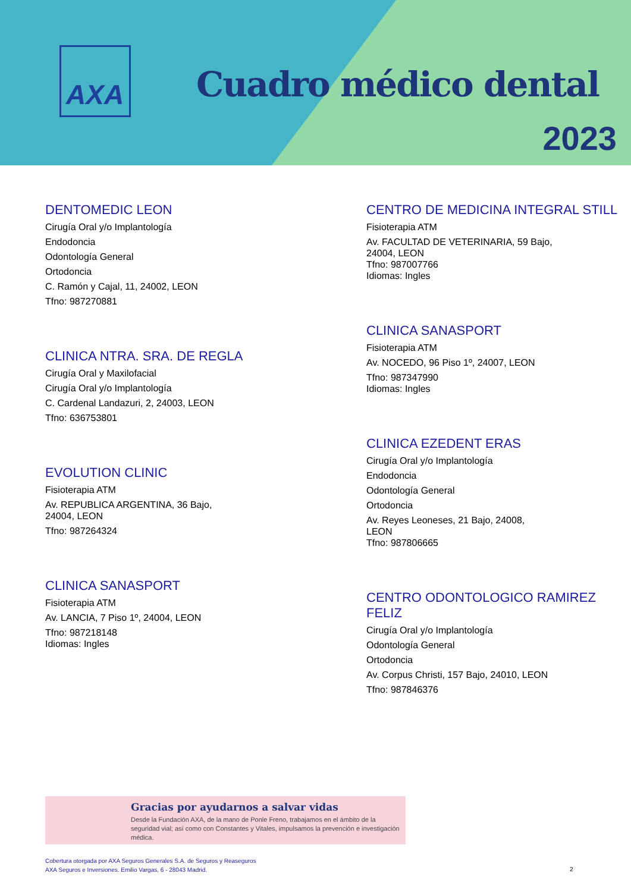AXA
Cuadro médico dental
2023
DENTOMEDIC LEON
Cirugía Oral y/o Implantología
Endodoncia
Odontología General
Ortodoncia
C. Ramón y Cajal, 11, 24002, LEON
Tfno: 987270881
CLINICA NTRA. SRA. DE REGLA
Cirugía Oral y Maxilofacial
Cirugía Oral y/o Implantología
C. Cardenal Landazuri, 2, 24003, LEON
Tfno: 636753801
EVOLUTION CLINIC
Fisioterapia ATM
Av. REPUBLICA ARGENTINA, 36 Bajo,
24004, LEON
Tfno: 987264324
CLINICA SANASPORT
Fisioterapia ATM
Av. LANCIA, 7 Piso 1º, 24004, LEON
Tfno: 987218148
Idiomas: Ingles
CENTRO DE MEDICINA INTEGRAL STILL
Fisioterapia ATM
Av. FACULTAD DE VETERINARIA, 59 Bajo,
24004, LEON
Tfno: 987007766
Idiomas: Ingles
CLINICA SANASPORT
Fisioterapia ATM
Av. NOCEDO, 96 Piso 1º, 24007, LEON
Tfno: 987347990
Idiomas: Ingles
CLINICA EZEDENT ERAS
Cirugía Oral y/o Implantología
Endodoncia
Odontología General
Ortodoncia
Av. Reyes Leoneses, 21 Bajo, 24008,
LEON
Tfno: 987806665
CENTRO ODONTOLOGICO RAMIREZ FELIZ
Cirugía Oral y/o Implantología
Odontología General
Ortodoncia
Av. Corpus Christi, 157 Bajo, 24010, LEON
Tfno: 987846376
Gracias por ayudarnos a salvar vidas
Desde la Fundación AXA, de la mano de Ponle Freno, trabajamos en el ámbito de la seguridad vial; así como con Constantes y Vitales, impulsamos la prevención e investigación médica.
Cobertura otorgada por AXA Seguros Generales S.A. de Seguros y Reaseguros
AXA Seguros e Inversiones. Emilio Vargas, 6 - 28043 Madrid.
2